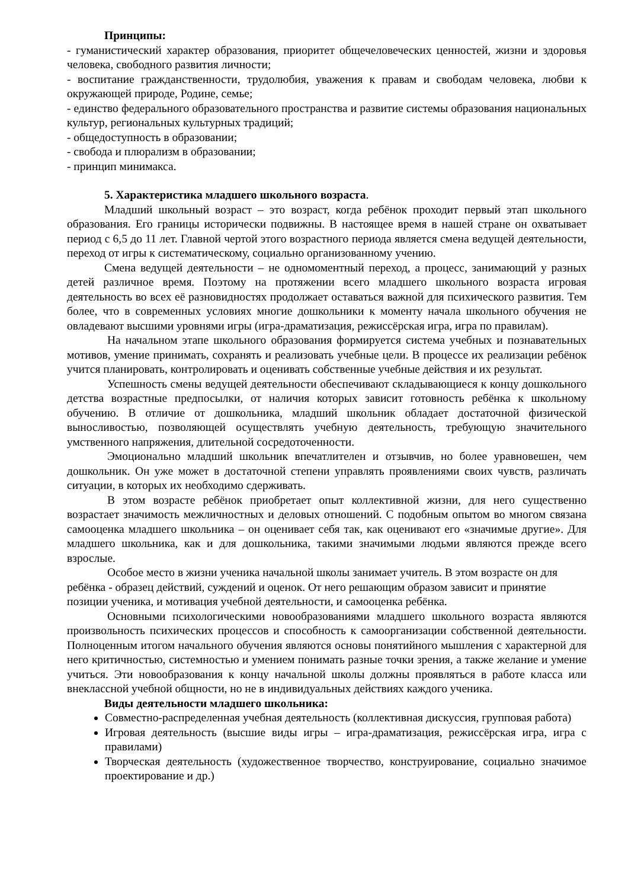Принципы:
- гуманистический характер образования, приоритет общечеловеческих ценностей, жизни и здоровья человека, свободного развития личности;
- воспитание гражданственности, трудолюбия, уважения к правам и свободам человека, любви к окружающей природе, Родине, семье;
- единство федерального образовательного пространства и развитие системы образования национальных культур, региональных культурных традиций;
- общедоступность в образовании;
- свобода и плюрализм в образовании;
- принцип минимакса.
5. Характеристика младшего школьного возраста.
Младший школьный возраст – это возраст, когда ребёнок проходит первый этап школьного образования. Его границы исторически подвижны. В настоящее время в нашей стране он охватывает период с 6,5 до 11 лет. Главной чертой этого возрастного периода является смена ведущей деятельности, переход от игры к систематическому, социально организованному учению.
Смена ведущей деятельности – не одномоментный переход, а процесс, занимающий у разных детей различное время. Поэтому на протяжении всего младшего школьного возраста игровая деятельность во всех её разновидностях продолжает оставаться важной для психического развития. Тем более, что в современных условиях многие дошкольники к моменту начала школьного обучения не овладевают высшими уровнями игры (игра-драматизация, режиссёрская игра, игра по правилам).
На начальном этапе школьного образования формируется система учебных и познавательных мотивов, умение принимать, сохранять и реализовать учебные цели. В процессе их реализации ребёнок учится планировать, контролировать и оценивать собственные учебные действия и их результат.
Успешность смены ведущей деятельности обеспечивают складывающиеся к концу дошкольного детства возрастные предпосылки, от наличия которых зависит готовность ребёнка к школьному обучению. В отличие от дошкольника, младший школьник обладает достаточной физической выносливостью, позволяющей осуществлять учебную деятельность, требующую значительного умственного напряжения, длительной сосредоточенности.
Эмоционально младший школьник впечатлителен и отзывчив, но более уравновешен, чем дошкольник. Он уже может в достаточной степени управлять проявлениями своих чувств, различать ситуации, в которых их необходимо сдерживать.
В этом возрасте ребёнок приобретает опыт коллективной жизни, для него существенно возрастает значимость межличностных и деловых отношений. С подобным опытом во многом связана самооценка младшего школьника – он оценивает себя так, как оценивают его «значимые другие». Для младшего школьника, как и для дошкольника, такими значимыми людьми являются прежде всего взрослые.
Особое место в жизни ученика начальной школы занимает учитель. В этом возрасте он для ребёнка - образец действий, суждений и оценок. От него решающим образом зависит и принятие позиции ученика, и мотивация учебной деятельности, и самооценка ребёнка.
Основными психологическими новообразованиями младшего школьного возраста являются произвольность психических процессов и способность к самоорганизации собственной деятельности. Полноценным итогом начального обучения являются основы понятийного мышления с характерной для него критичностью, системностью и умением понимать разные точки зрения, а также желание и умение учиться. Эти новообразования к концу начальной школы должны проявляться в работе класса или внеклассной учебной общности, но не в индивидуальных действиях каждого ученика.
Виды деятельности младшего школьника:
Совместно-распределенная учебная деятельность (коллективная дискуссия, групповая работа)
Игровая деятельность (высшие виды игры – игра-драматизация, режиссёрская игра, игра с правилами)
Творческая деятельность (художественное творчество, конструирование, социально значимое проектирование и др.)